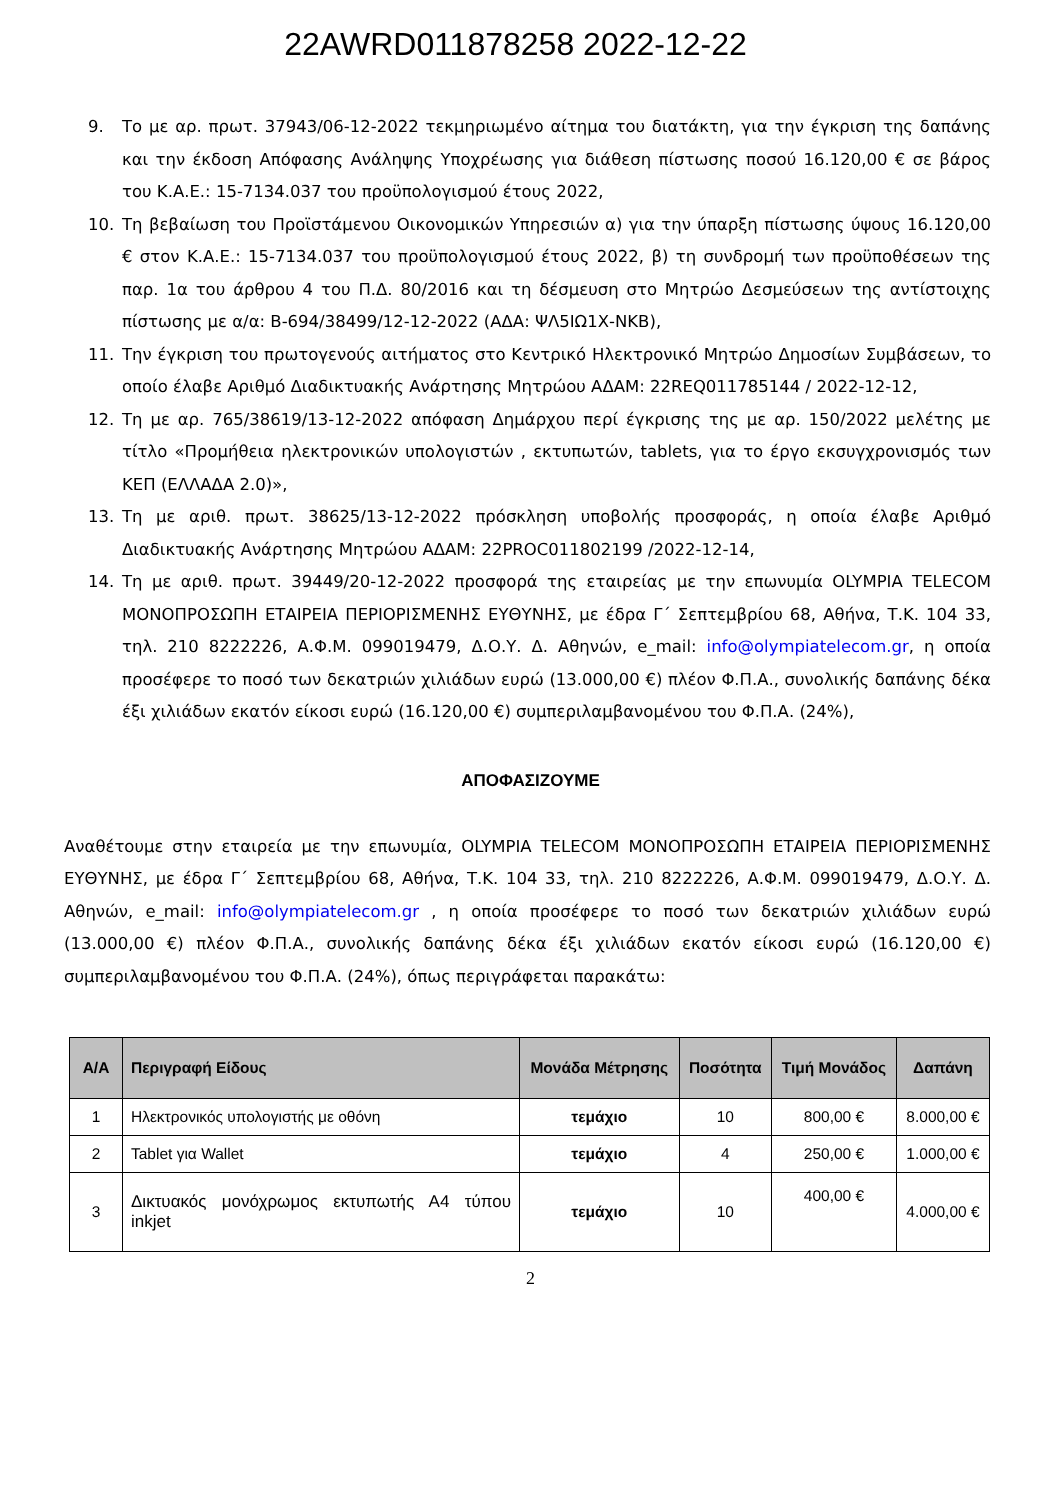22AWRD011878258 2022-12-22
9. Το με αρ. πρωτ. 37943/06-12-2022 τεκμηριωμένο αίτημα του διατάκτη, για την έγκριση της δαπάνης και την έκδοση Απόφασης Ανάληψης Υποχρέωσης για διάθεση πίστωσης ποσού 16.120,00 € σε βάρος του Κ.Α.Ε.: 15-7134.037 του προϋπολογισμού έτους 2022,
10. Τη βεβαίωση του Προϊστάμενου Οικονομικών Υπηρεσιών α) για την ύπαρξη πίστωσης ύψους 16.120,00 € στον Κ.Α.Ε.: 15-7134.037 του προϋπολογισμού έτους 2022, β) τη συνδρομή των προϋποθέσεων της παρ. 1α του άρθρου 4 του Π.Δ. 80/2016 και τη δέσμευση στο Μητρώο Δεσμεύσεων της αντίστοιχης πίστωσης με α/α: Β-694/38499/12-12-2022 (ΑΔΑ: ΨΛ5ΙΩ1Χ-ΝΚΒ),
11. Την έγκριση του πρωτογενούς αιτήματος στο Κεντρικό Ηλεκτρονικό Μητρώο Δημοσίων Συμβάσεων, το οποίο έλαβε Αριθμό Διαδικτυακής Ανάρτησης Μητρώου ΑΔΑΜ: 22REQ011785144 / 2022-12-12,
12. Τη με αρ. 765/38619/13-12-2022 απόφαση Δημάρχου περί έγκρισης της με αρ. 150/2022 μελέτης με τίτλο «Προμήθεια ηλεκτρονικών υπολογιστών , εκτυπωτών, tablets, για το έργο εκσυγχρονισμός των ΚΕΠ (ΕΛΛΑΔΑ 2.0)»,
13. Τη με αριθ. πρωτ. 38625/13-12-2022 πρόσκληση υποβολής προσφοράς, η οποία έλαβε Αριθμό Διαδικτυακής Ανάρτησης Μητρώου ΑΔΑΜ: 22PROC011802199 /2022-12-14,
14. Τη με αριθ. πρωτ. 39449/20-12-2022 προσφορά της εταιρείας με την επωνυμία OLYMPIA TELECOM ΜΟΝΟΠΡΟΣΩΠΗ ΕΤΑΙΡΕΙΑ ΠΕΡΙΟΡΙΣΜΕΝΗΣ ΕΥΘΥΝΗΣ, με έδρα Γ΄ Σεπτεμβρίου 68, Αθήνα, Τ.Κ. 104 33, τηλ. 210 8222226, Α.Φ.Μ. 099019479, Δ.Ο.Υ. Δ. Αθηνών, e_mail: info@olympiatelecom.gr, η οποία προσέφερε το ποσό των δεκατριών χιλιάδων ευρώ (13.000,00 €) πλέον Φ.Π.Α., συνολικής δαπάνης δέκα έξι χιλιάδων εκατόν είκοσι ευρώ (16.120,00 €) συμπεριλαμβανομένου του Φ.Π.Α. (24%),
ΑΠΟΦΑΣΙΖΟΥΜΕ
Αναθέτουμε στην εταιρεία με την επωνυμία, OLYMPIA TELECOM ΜΟΝΟΠΡΟΣΩΠΗ ΕΤΑΙΡΕΙΑ ΠΕΡΙΟΡΙΣΜΕΝΗΣ ΕΥΘΥΝΗΣ, με έδρα Γ΄ Σεπτεμβρίου 68, Αθήνα, Τ.Κ. 104 33, τηλ. 210 8222226, Α.Φ.Μ. 099019479, Δ.Ο.Υ. Δ. Αθηνών, e_mail: info@olympiatelecom.gr , η οποία προσέφερε το ποσό των δεκατριών χιλιάδων ευρώ (13.000,00 €) πλέον Φ.Π.Α., συνολικής δαπάνης δέκα έξι χιλιάδων εκατόν είκοσι ευρώ (16.120,00 €) συμπεριλαμβανομένου του Φ.Π.Α. (24%), όπως περιγράφεται παρακάτω:
| Α/Α | Περιγραφή Είδους | Μονάδα Μέτρησης | Ποσότητα | Τιμή Μονάδος | Δαπάνη |
| --- | --- | --- | --- | --- | --- |
| 1 | Ηλεκτρονικός υπολογιστής με οθόνη | τεμάχιο | 10 | 800,00 € | 8.000,00 € |
| 2 | Tablet για Wallet | τεμάχιο | 4 | 250,00 € | 1.000,00 € |
| 3 | Δικτυακός μονόχρωμος εκτυπωτής Α4 τύπου inkjet | τεμάχιο | 10 | 400,00 € | 4.000,00 € |
2